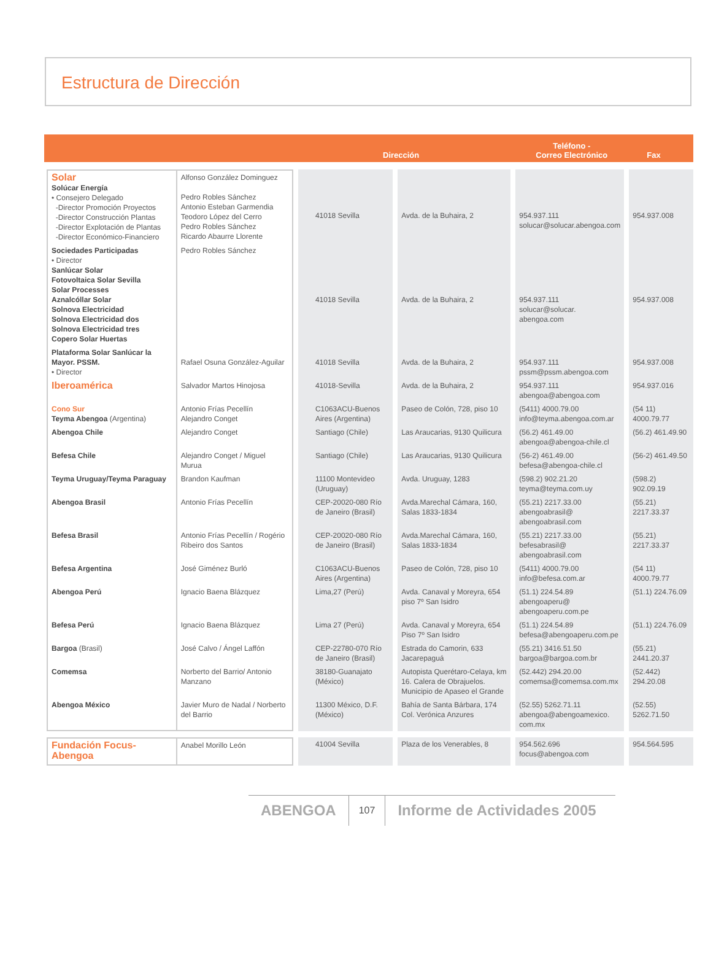Estructura de Dirección
Dirección Teléfono -
Correo Electrónico Fax
| Solar Solúcar Energía • Consejero Delegado -Director Promoción Proyectos -Director Construcción Plantas -Director Explotación de Plantas -Director Económico-Financiero | Alfonso González Dominguez Pedro Robles Sánchez Antonio Esteban Garmendia Teodoro López del Cerro Pedro Robles Sánchez Ricardo Abaurre Llorente | 41018 Sevilla | Avda. de la Buhaira, 2 | 954.937.111 solucar@solucar.abengoa.com | 954.937.008 |
| Sociedades Participadas • Director Sanlúcar Solar Fotovoltaica Solar Sevilla Solar Processes Aznalcóllar Solar Solnova Electricidad Solnova Electricidad dos Solnova Electricidad tres Copero Solar Huertas | Pedro Robles Sánchez | 41018 Sevilla | Avda. de la Buhaira, 2 | 954.937.111 solucar@solucar. abengoa.com | 954.937.008 |
| Plataforma Solar Sanlúcar la Mayor. PSSM. • Director | Rafael Osuna González-Aguilar | 41018 Sevilla | Avda. de la Buhaira, 2 | 954.937.111 pssm@pssm.abengoa.com | 954.937.008 |
| Iberoamérica | Salvador Martos Hinojosa | 41018-Sevilla | Avda. de la Buhaira, 2 | 954.937.111 abengoa@abengoa.com | 954.937.016 |
| Cono Sur Teyma Abengoa (Argentina) | Antonio Frías Pecellín Alejandro Conget | C1063ACU-Buenos Aires (Argentina) | Paseo de Colón, 728, piso 10 | (5411) 4000.79.00 info@teyma.abengoa.com.ar | (54 11) 4000.79.77 |
| Abengoa Chile | Alejandro Conget | Santiago (Chile) | Las Araucarias, 9130 Quilicura | (56.2) 461.49.00 abengoa@abengoa-chile.cl | (56.2) 461.49.90 |
| Befesa Chile | Alejandro Conget / Miguel Murua | Santiago (Chile) | Las Araucarias, 9130 Quilicura | (56-2) 461.49.00 befesa@abengoa-chile.cl | (56-2) 461.49.50 |
| Teyma Uruguay/Teyma Paraguay | Brandon Kaufman | 11100 Montevideo (Uruguay) | Avda. Uruguay, 1283 | (598.2) 902.21.20 teyma@teyma.com.uy | (598.2) 902.09.19 |
| Abengoa Brasil | Antonio Frías Pecellín | CEP-20020-080 Río de Janeiro (Brasil) | Avda.Marechal Cámara, 160, Salas 1833-1834 | (55.21) 2217.33.00 abengoabrasil@ abengoabrasil.com | (55.21) 2217.33.37 |
| Befesa Brasil | Antonio Frías Pecellín / Rogério Ribeiro dos Santos | CEP-20020-080 Río de Janeiro (Brasil) | Avda.Marechal Cámara, 160, Salas 1833-1834 | (55.21) 2217.33.00 befesabrasil@ abengoabrasil.com | (55.21) 2217.33.37 |
| Befesa Argentina | José Giménez Burló | C1063ACU-Buenos Aires (Argentina) | Paseo de Colón, 728, piso 10 | (5411) 4000.79.00 info@befesa.com.ar | (54 11) 4000.79.77 |
| Abengoa Perú | Ignacio Baena Blázquez | Lima,27 (Perú) | Avda. Canaval y Moreyra, 654 piso 7º San Isidro | (51.1) 224.54.89 abengoaperu@ abengoaperu.com.pe | (51.1) 224.76.09 |
| Befesa Perú | Ignacio Baena Blázquez | Lima 27 (Perú) | Avda. Canaval y Moreyra, 654 Piso 7º San Isidro | (51.1) 224.54.89 befesa@abengoaperu.com.pe | (51.1) 224.76.09 |
| Bargoa (Brasil) | José Calvo / Ángel Laffón | CEP-22780-070 Río de Janeiro (Brasil) | Estrada do Camorin, 633 Jacarepaguá | (55.21) 3416.51.50 bargoa@bargoa.com.br | (55.21) 2441.20.37 |
| Comemsa | Norberto del Barrio/ Antonio Manzano | 38180-Guanajato (México) | Autopista Querétaro-Celaya, km 16. Calera de Obrajuelos. Municipio de Apaseo el Grande | (52.442) 294.20.00 comemsa@comemsa.com.mx | (52.442) 294.20.08 |
| Abengoa México | Javier Muro de Nadal / Norberto del Barrio | 11300 México, D.F. (México) | Bahía de Santa Bárbara, 174 Col. Verónica Anzures | (52.55) 5262.71.11 abengoa@abengoamexico. com.mx | (52.55) 5262.71.50 |
| Fundación Focus-Abengoa | Anabel Morillo León | 41004 Sevilla | Plaza de los Venerables, 8 | 954.562.696 focus@abengoa.com | 954.564.595 |
ABENGOA 107 Informe de Actividades 2005